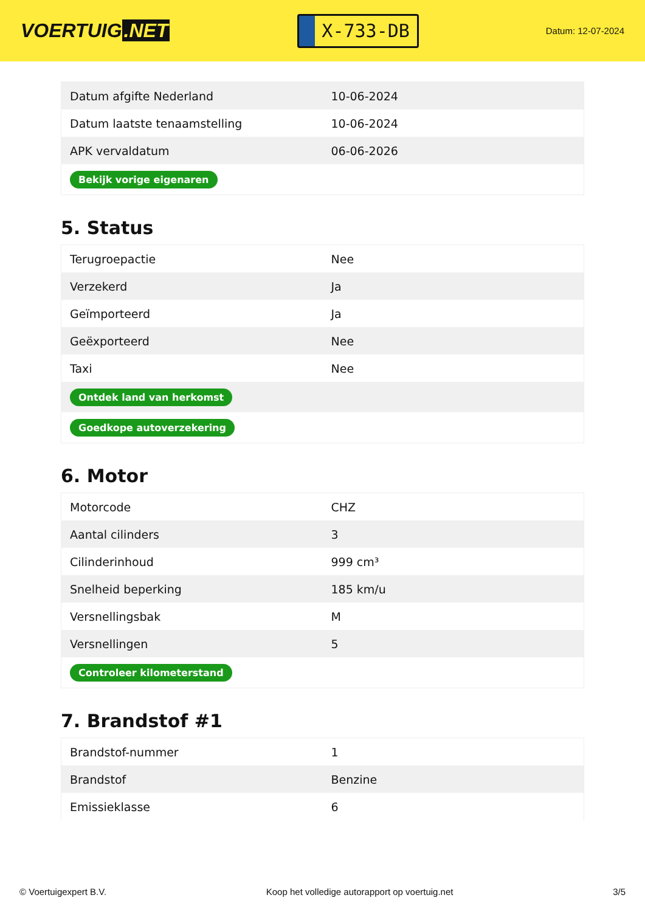VOERTUIG.NET
X-733-DB
Datum: 12-07-2024
| Datum afgifte Nederland | 10-06-2024 |
| Datum laatste tenaamstelling | 10-06-2024 |
| APK vervaldatum | 06-06-2026 |
| Bekijk vorige eigenaren | |
5. Status
| Terugroepactie | Nee |
| Verzekerd | Ja |
| Geïmporteerd | Ja |
| Geëxporteerd | Nee |
| Taxi | Nee |
| Ontdek land van herkomst | |
| Goedkope autoverzekering | |
6. Motor
| Motorcode | CHZ |
| Aantal cilinders | 3 |
| Cilinderinhoud | 999 cm³ |
| Snelheid beperking | 185 km/u |
| Versnellingsbak | M |
| Versnellingen | 5 |
| Controleer kilometerstand | |
7. Brandstof #1
| Brandstof-nummer | 1 |
| Brandstof | Benzine |
| Emissieklasse | 6 |
© Voertuigexpert B.V. Koop het volledige autorapport op voertuig.net 3/5